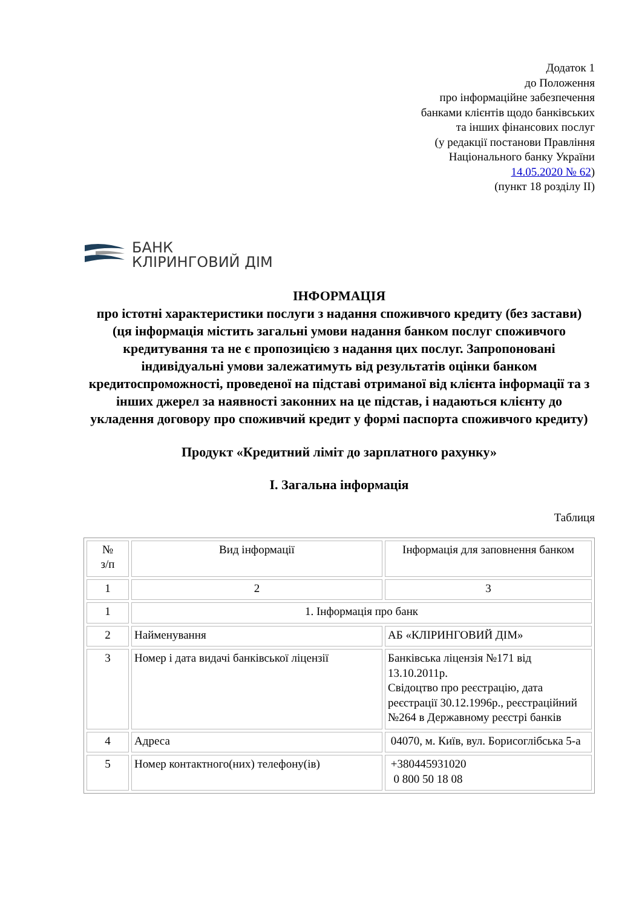Додаток 1
до Положення
про інформаційне забезпечення
банками клієнтів щодо банківських
та інших фінансових послуг
(у редакції постанови Правління
Національного банку України
14.05.2020 № 62)
(пункт 18 розділу ІІ)
БАНК
КЛІРИНГОВИЙ ДІМ
ІНФОРМАЦІЯ
про істотні характеристики послуги з надання споживчого кредиту (без застави)
(ця інформація містить загальні умови надання банком послуг споживчого кредитування та не є пропозицією з надання цих послуг. Запропоновані індивідуальні умови залежатимуть від результатів оцінки банком кредитоспроможності, проведеної на підставі отриманої від клієнта інформації та з інших джерел за наявності законних на це підстав, і надаються клієнту до укладення договору про споживчий кредит у формі паспорта споживчого кредиту)
Продукт «Кредитний ліміт до зарплатного рахунку»
I. Загальна інформація
Таблиця
| № з/п | Вид інформації | Інформація для заповнення банком |
| 1 | 2 | 3 |
| 1 | 1. Інформація про банк | |
| 2 | Найменування | АБ «КЛІРИНГОВИЙ ДІМ» |
| 3 | Номер і дата видачі банківської ліцензії | Банківська ліцензія №171 від 13.10.2011р. Свідоцтво про реєстрацію, дата реєстрації 30.12.1996р., реєстраційний №264 в Державному реєстрі банків |
| 4 | Адреса | 04070, м. Київ, вул. Борисоглібська 5-а |
| 5 | Номер контактного(них) телефону(ів) | +380445931020 0 800 50 18 08 |